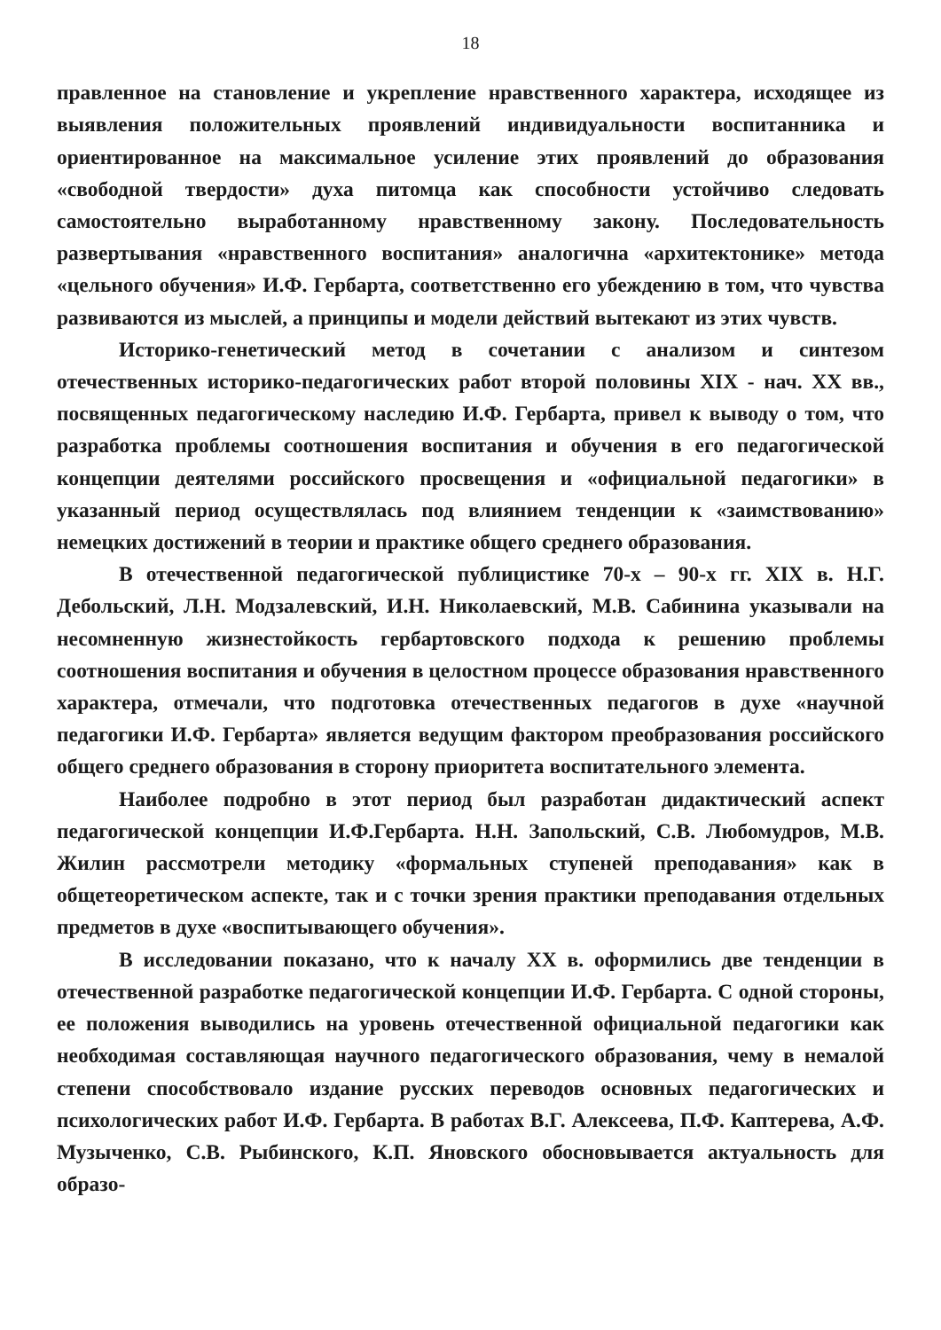18
правленное на становление и укрепление нравственного характера, исходящее из выявления положительных проявлений индивидуальности воспитанника и ориентированное на максимальное усиление этих проявлений до образования «свободной твердости» духа питомца как способности устойчиво следовать самостоятельно выработанному нравственному закону. Последовательность развертывания «нравственного воспитания» аналогична «архитектонике» метода «цельного обучения» И.Ф. Гербарта, соответственно его убеждению в том, что чувства развиваются из мыслей, а принципы и модели действий вытекают из этих чувств.
Историко-генетический метод в сочетании с анализом и синтезом отечественных историко-педагогических работ второй половины XIX - нач. XX вв., посвященных педагогическому наследию И.Ф. Гербарта, привел к выводу о том, что разработка проблемы соотношения воспитания и обучения в его педагогической концепции деятелями российского просвещения и «официальной педагогики» в указанный период осуществлялась под влиянием тенденции к «заимствованию» немецких достижений в теории и практике общего среднего образования.
В отечественной педагогической публицистике 70-х – 90-х гг. XIX в. Н.Г. Дебольский, Л.Н. Модзалевский, И.Н. Николаевский, М.В. Сабинина указывали на несомненную жизнестойкость гербартовского подхода к решению проблемы соотношения воспитания и обучения в целостном процессе образования нравственного характера, отмечали, что подготовка отечественных педагогов в духе «научной педагогики И.Ф. Гербарта» является ведущим фактором преобразования российского общего среднего образования в сторону приоритета воспитательного элемента.
Наиболее подробно в этот период был разработан дидактический аспект педагогической концепции И.Ф.Гербарта. Н.Н. Запольский, С.В. Любомудров, М.В. Жилин рассмотрели методику «формальных ступеней преподавания» как в общетеоретическом аспекте, так и с точки зрения практики преподавания отдельных предметов в духе «воспитывающего обучения».
В исследовании показано, что к началу XX в. оформились две тенденции в отечественной разработке педагогической концепции И.Ф. Гербарта. С одной стороны, ее положения выводились на уровень отечественной официальной педагогики как необходимая составляющая научного педагогического образования, чему в немалой степени способствовало издание русских переводов основных педагогических и психологических работ И.Ф. Гербарта. В работах В.Г. Алексеева, П.Ф. Каптерева, А.Ф. Музыченко, С.В. Рыбинского, К.П. Яновского обосновывается актуальность для образо-